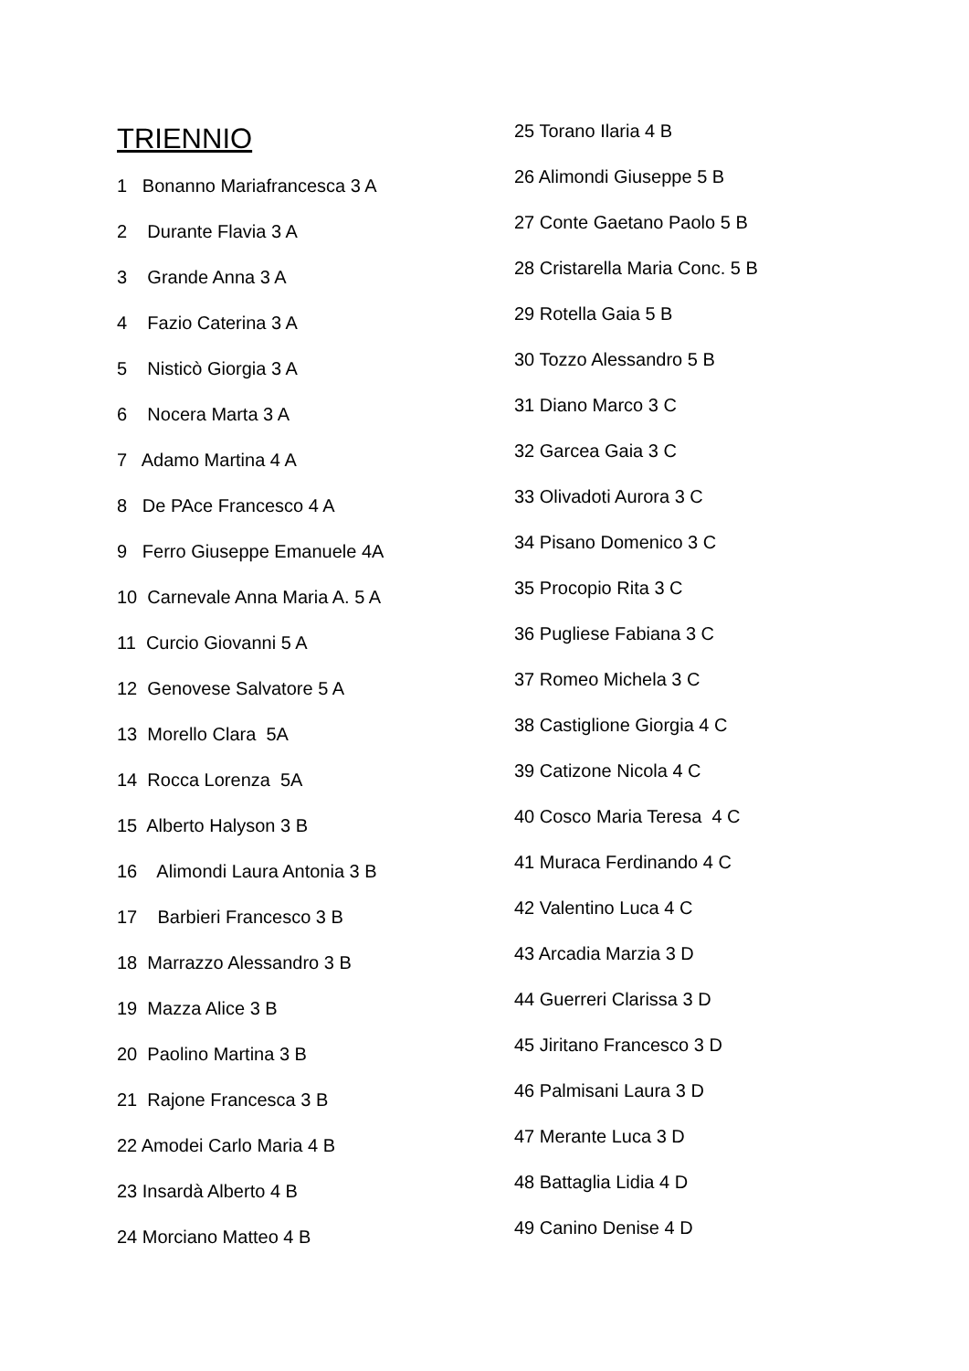TRIENNIO
1 Bonanno Mariafrancesca 3 A
2 Durante Flavia 3 A
3 Grande Anna 3 A
4 Fazio Caterina 3 A
5 Nisticò Giorgia 3 A
6 Nocera Marta 3 A
7 Adamo Martina 4 A
8 De PAce Francesco 4 A
9 Ferro Giuseppe Emanuele 4A
10 Carnevale Anna Maria A. 5 A
11 Curcio Giovanni 5 A
12 Genovese Salvatore 5 A
13 Morello Clara 5A
14 Rocca Lorenza 5A
15 Alberto Halyson 3 B
16 Alimondi Laura Antonia 3 B
17 Barbieri Francesco 3 B
18 Marrazzo Alessandro 3 B
19 Mazza Alice 3 B
20 Paolino Martina 3 B
21 Rajone Francesca 3 B
22 Amodei Carlo Maria 4 B
23 Insardà Alberto 4 B
24 Morciano Matteo 4 B
25 Torano Ilaria 4 B
26 Alimondi Giuseppe 5 B
27 Conte Gaetano Paolo 5 B
28 Cristarella Maria Conc. 5 B
29 Rotella Gaia 5 B
30 Tozzo Alessandro 5 B
31 Diano Marco 3 C
32 Garcea Gaia 3 C
33 Olivadoti Aurora 3 C
34 Pisano Domenico 3 C
35 Procopio Rita 3 C
36 Pugliese Fabiana 3 C
37 Romeo Michela 3 C
38 Castiglione Giorgia 4 C
39 Catizone Nicola 4 C
40 Cosco Maria Teresa 4 C
41 Muraca Ferdinando 4 C
42 Valentino Luca 4 C
43 Arcadia Marzia 3 D
44 Guerreri Clarissa 3 D
45 Jiritano Francesco 3 D
46 Palmisani Laura 3 D
47 Merante Luca 3 D
48 Battaglia Lidia 4 D
49 Canino Denise 4 D